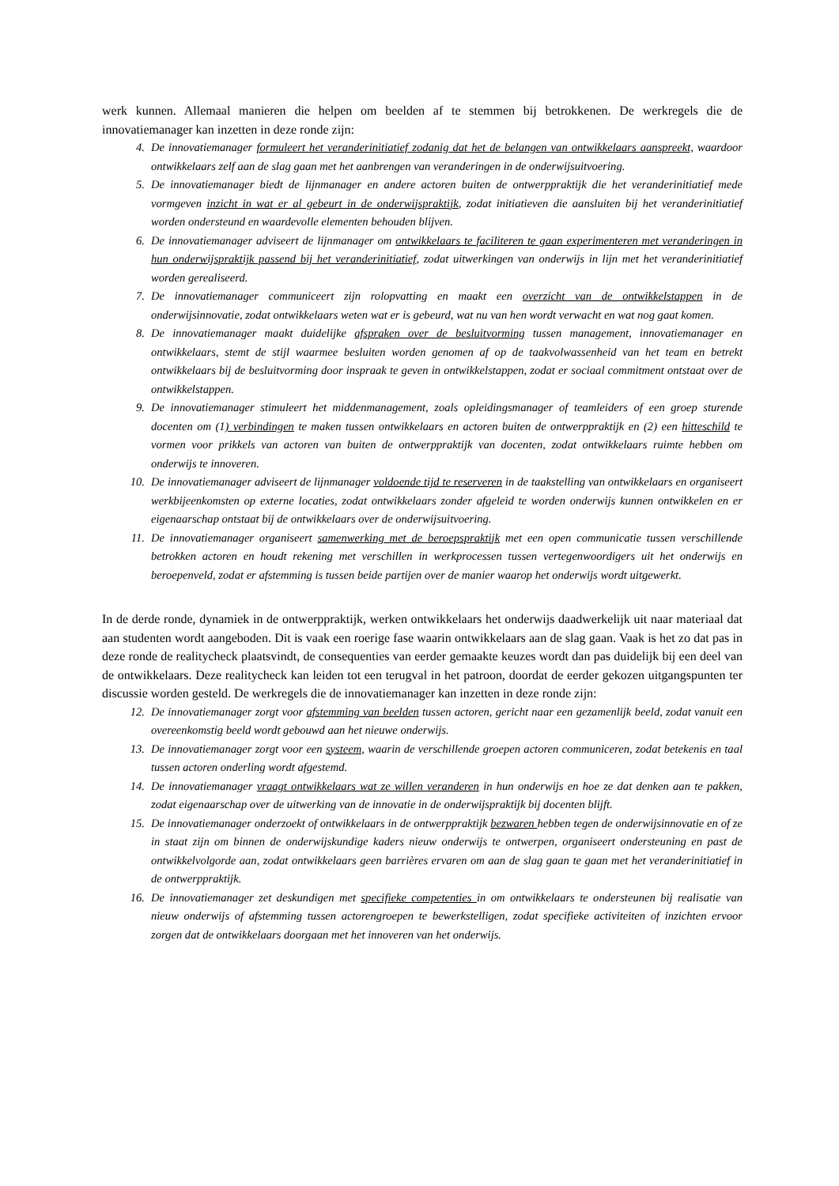werk kunnen. Allemaal manieren die helpen om beelden af te stemmen bij betrokkenen. De werkregels die de innovatiemanager kan inzetten in deze ronde zijn:
4. De innovatiemanager formuleert het veranderinitiatief zodanig dat het de belangen van ontwikkelaars aanspreekt, waardoor ontwikkelaars zelf aan de slag gaan met het aanbrengen van veranderingen in de onderwijsuitvoering.
5. De innovatiemanager biedt de lijnmanager en andere actoren buiten de ontwerppraktijk die het veranderinitiatief mede vormgeven inzicht in wat er al gebeurt in de onderwijspraktijk, zodat initiatieven die aansluiten bij het veranderinitiatief worden ondersteund en waardevolle elementen behouden blijven.
6. De innovatiemanager adviseert de lijnmanager om ontwikkelaars te faciliteren te gaan experimenteren met veranderingen in hun onderwijspraktijk passend bij het veranderinitiatief, zodat uitwerkingen van onderwijs in lijn met het veranderinitiatief worden gerealiseerd.
7. De innovatiemanager communiceert zijn rolopvatting en maakt een overzicht van de ontwikkelstappen in de onderwijsinnovatie, zodat ontwikkelaars weten wat er is gebeurd, wat nu van hen wordt verwacht en wat nog gaat komen.
8. De innovatiemanager maakt duidelijke afspraken over de besluitvorming tussen management, innovatiemanager en ontwikkelaars, stemt de stijl waarmee besluiten worden genomen af op de taakvolwassenheid van het team en betrekt ontwikkelaars bij de besluitvorming door inspraak te geven in ontwikkelstappen, zodat er sociaal commitment ontstaat over de ontwikkelstappen.
9. De innovatiemanager stimuleert het middenmanagement, zoals opleidingsmanager of teamleiders of een groep sturende docenten om (1) verbindingen te maken tussen ontwikkelaars en actoren buiten de ontwerppraktijk en (2) een hitteschild te vormen voor prikkels van actoren van buiten de ontwerppraktijk van docenten, zodat ontwikkelaars ruimte hebben om onderwijs te innoveren.
10. De innovatiemanager adviseert de lijnmanager voldoende tijd te reserveren in de taakstelling van ontwikkelaars en organiseert werkbijeenkomsten op externe locaties, zodat ontwikkelaars zonder afgeleid te worden onderwijs kunnen ontwikkelen en er eigenaarschap ontstaat bij de ontwikkelaars over de onderwijsuitvoering.
11. De innovatiemanager organiseert samenwerking met de beroepspraktijk met een open communicatie tussen verschillende betrokken actoren en houdt rekening met verschillen in werkprocessen tussen vertegenwoordigers uit het onderwijs en beroepenveld, zodat er afstemming is tussen beide partijen over de manier waarop het onderwijs wordt uitgewerkt.
In de derde ronde, dynamiek in de ontwerppraktijk, werken ontwikkelaars het onderwijs daadwerkelijk uit naar materiaal dat aan studenten wordt aangeboden. Dit is vaak een roerige fase waarin ontwikkelaars aan de slag gaan. Vaak is het zo dat pas in deze ronde de realitycheck plaatsvindt, de consequenties van eerder gemaakte keuzes wordt dan pas duidelijk bij een deel van de ontwikkelaars. Deze realitycheck kan leiden tot een terugval in het patroon, doordat de eerder gekozen uitgangspunten ter discussie worden gesteld. De werkregels die de innovatiemanager kan inzetten in deze ronde zijn:
12. De innovatiemanager zorgt voor afstemming van beelden tussen actoren, gericht naar een gezamenlijk beeld, zodat vanuit een overeenkomstig beeld wordt gebouwd aan het nieuwe onderwijs.
13. De innovatiemanager zorgt voor een systeem, waarin de verschillende groepen actoren communiceren, zodat betekenis en taal tussen actoren onderling wordt afgestemd.
14. De innovatiemanager vraagt ontwikkelaars wat ze willen veranderen in hun onderwijs en hoe ze dat denken aan te pakken, zodat eigenaarschap over de uitwerking van de innovatie in de onderwijspraktijk bij docenten blijft.
15. De innovatiemanager onderzoekt of ontwikkelaars in de ontwerppraktijk bezwaren hebben tegen de onderwijsinnovatie en of ze in staat zijn om binnen de onderwijskundige kaders nieuw onderwijs te ontwerpen, organiseert ondersteuning en past de ontwikkelvolgorde aan, zodat ontwikkelaars geen barrières ervaren om aan de slag gaan te gaan met het veranderinitiatief in de ontwerppraktijk.
16. De innovatiemanager zet deskundigen met specifieke competenties in om ontwikkelaars te ondersteunen bij realisatie van nieuw onderwijs of afstemming tussen actorengroepen te bewerkstelligen, zodat specifieke activiteiten of inzichten ervoor zorgen dat de ontwikkelaars doorgaan met het innoveren van het onderwijs.